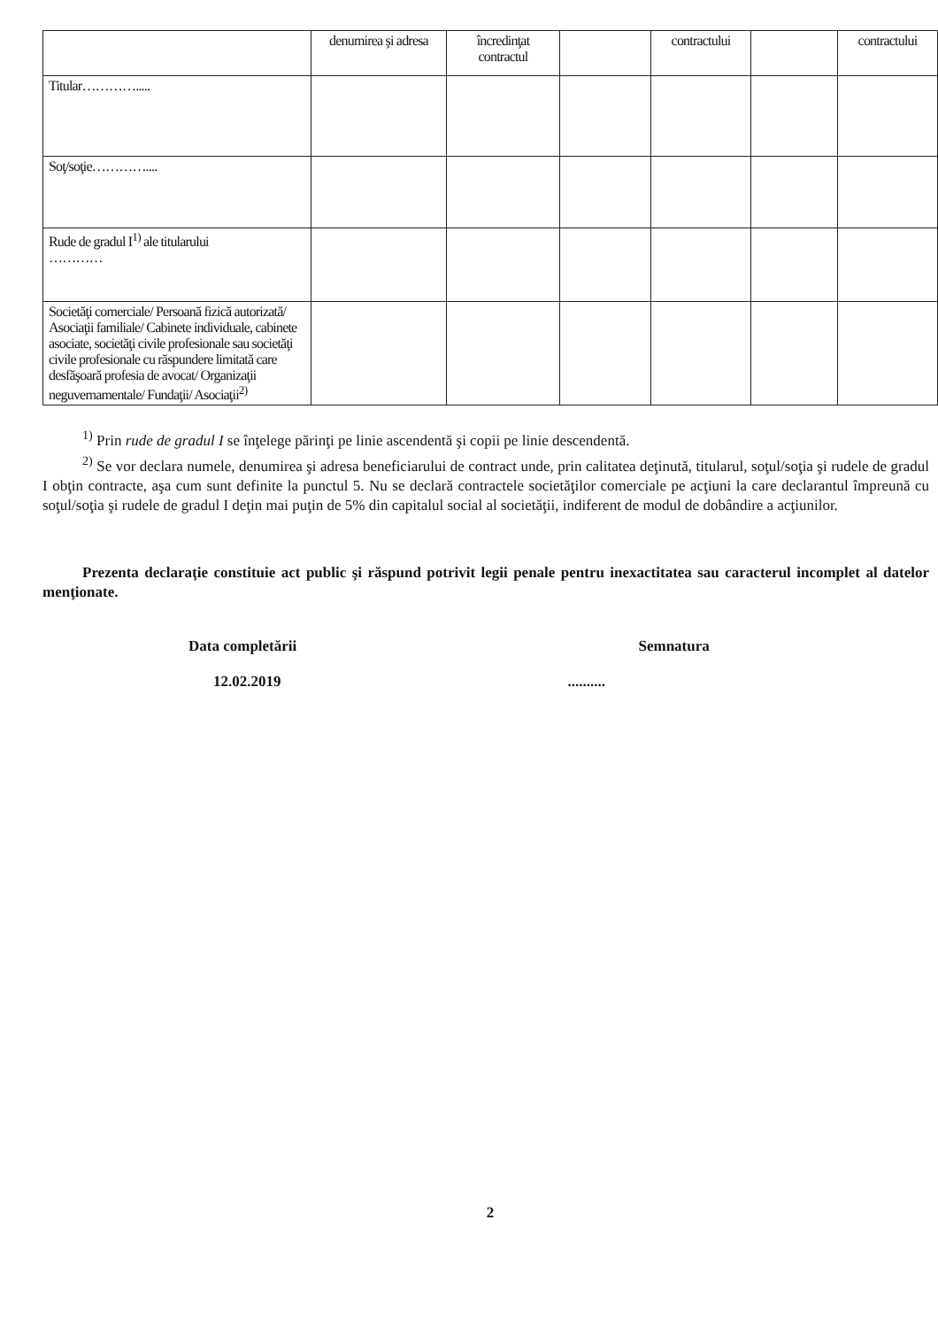| | denumirea şi adresa | încredinţat contractul | | contractului | | contractului |
| --- | --- | --- | --- | --- | --- | --- |
| Titular…………..... | | | | | | |
| Soţ/soţie………….... | | | | | | |
| Rude de gradul I<sup>1)</sup> ale titularului ………… | | | | | | |
| Societăţi comerciale/ Persoană fizică autorizată/ Asociaţii familiale/ Cabinete individuale, cabinete asociate, societăţi civile profesionale sau societăţi civile profesionale cu răspundere limitată care desfăşoară profesia de avocat/ Organizaţii neguvernamentale/ Fundaţii/ Asociaţii<sup>2)</sup> | | | | | | |
<sup>1)</sup> Prin rude de gradul I se înţelege părinţi pe linie ascendentă şi copii pe linie descendentă.
<sup>2)</sup> Se vor declara numele, denumirea şi adresa beneficiarului de contract unde, prin calitatea deţinută, titularul, soţul/soţia şi rudele de gradul I obţin contracte, aşa cum sunt definite la punctul 5. Nu se declară contractele societăţilor comerciale pe acţiuni la care declarantul împreună cu soţul/soţia şi rudele de gradul I deţin mai puţin de 5% din capitalul social al societăţii, indiferent de modul de dobândire a acţiunilor.
Prezenta declaraţie constituie act public şi răspund potrivit legii penale pentru inexactitatea sau caracterul incomplet al datelor menţionate.
Data completării
12.02.2019
Semnatura
..........
2